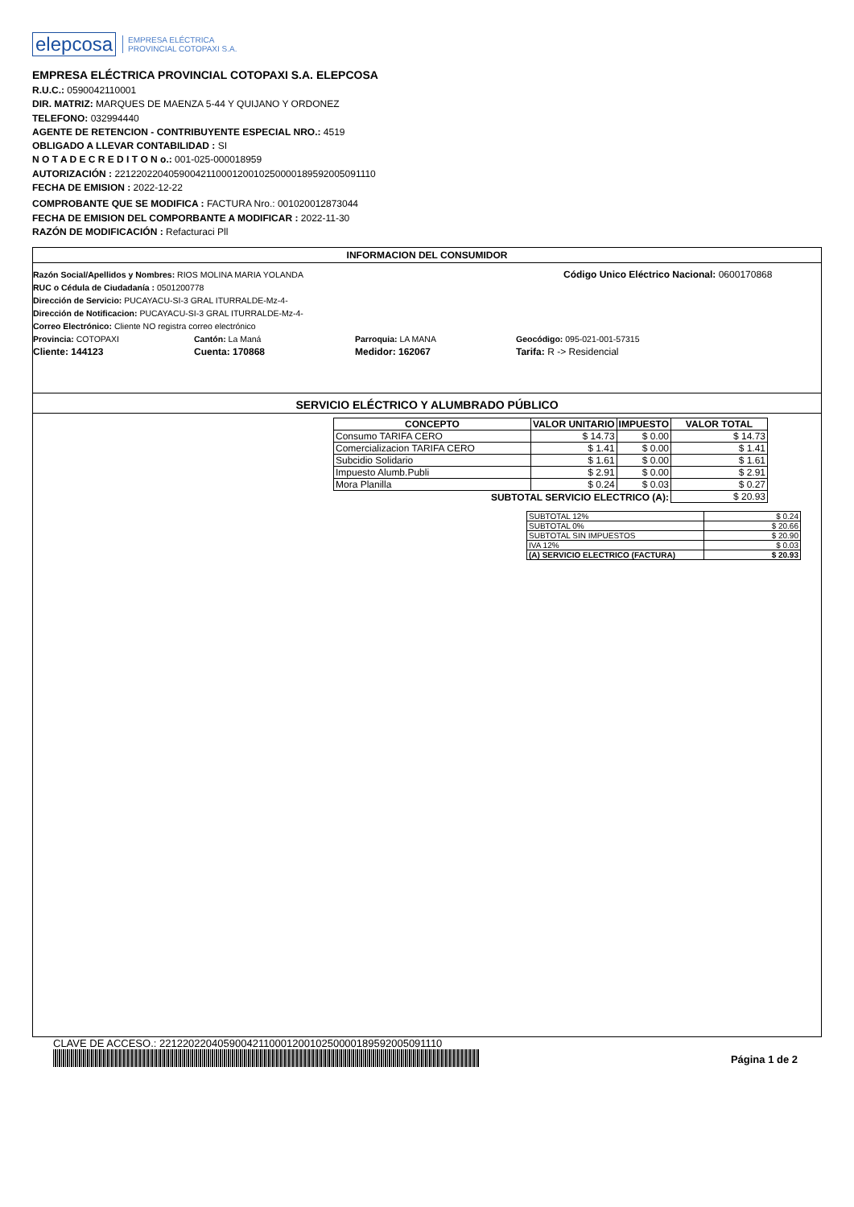elepcosa EMPRESA ELÉCTRICA
PROVINCIAL COTOPAXI S.A.
EMPRESA ELÉCTRICA PROVINCIAL COTOPAXI S.A. ELEPCOSA
R.U.C.: 0590042110001
DIR. MATRIZ: MARQUES DE MAENZA 5-44 Y QUIJANO Y ORDONEZ
TELEFONO: 032994440
AGENTE DE RETENCION - CONTRIBUYENTE ESPECIAL NRO.: 4519
OBLIGADO A LLEVAR CONTABILIDAD : SI
N O T A D E C R E D I T O N o.: 001-025-000018959
AUTORIZACIÓN : 2212202204059004211000120010250000189592005091110
FECHA DE EMISION : 2022-12-22
COMPROBANTE QUE SE MODIFICA : FACTURA Nro.: 001020012873044
FECHA DE EMISION DEL COMPORBANTE A MODIFICAR : 2022-11-30
RAZÓN DE MODIFICACIÓN : Refacturaci Pll
INFORMACION DEL CONSUMIDOR
Código Unico Eléctrico Nacional: 0600170868
Razón Social/Apellidos y Nombres: RIOS MOLINA MARIA YOLANDA
RUC o Cédula de Ciudadanía : 0501200778
Dirección de Servicio: PUCAYACU-SI-3 GRAL ITURRALDE-Mz-4-
Dirección de Notificacion: PUCAYACU-SI-3 GRAL ITURRALDE-Mz-4-
Correo Electrónico: Cliente NO registra correo electrónico
Provincia: COTOPAXI Cantón: La Maná Parroquia: LA MANA Geocódigo: 095-021-001-57315
Cliente: 144123 Cuenta: 170868 Medidor: 162067 Tarifa: R -> Residencial
SERVICIO ELÉCTRICO Y ALUMBRADO PÚBLICO
| CONCEPTO | VALOR UNITARIO | IMPUESTO | VALOR TOTAL |
| --- | --- | --- | --- |
| Consumo TARIFA CERO | $ 14.73 | $ 0.00 | $ 14.73 |
| Comercializacion TARIFA CERO | $ 1.41 | $ 0.00 | $ 1.41 |
| Subcidio Solidario | $ 1.61 | $ 0.00 | $ 1.61 |
| Impuesto Alumb.Publi | $ 2.91 | $ 0.00 | $ 2.91 |
| Mora Planilla | $ 0.24 | $ 0.03 | $ 0.27 |
| SUBTOTAL SERVICIO ELECTRICO (A): | | | $ 20.93 |
| SUBTOTAL 12% | $ 0.24 |
| SUBTOTAL 0% | $ 20.66 |
| SUBTOTAL SIN IMPUESTOS | $ 20.90 |
| IVA 12% | $ 0.03 |
| (A) SERVICIO ELECTRICO (FACTURA) | $ 20.93 |
CLAVE DE ACCESO.: 2212202204059004211000120010250000189592005091110
Página 1 de 2